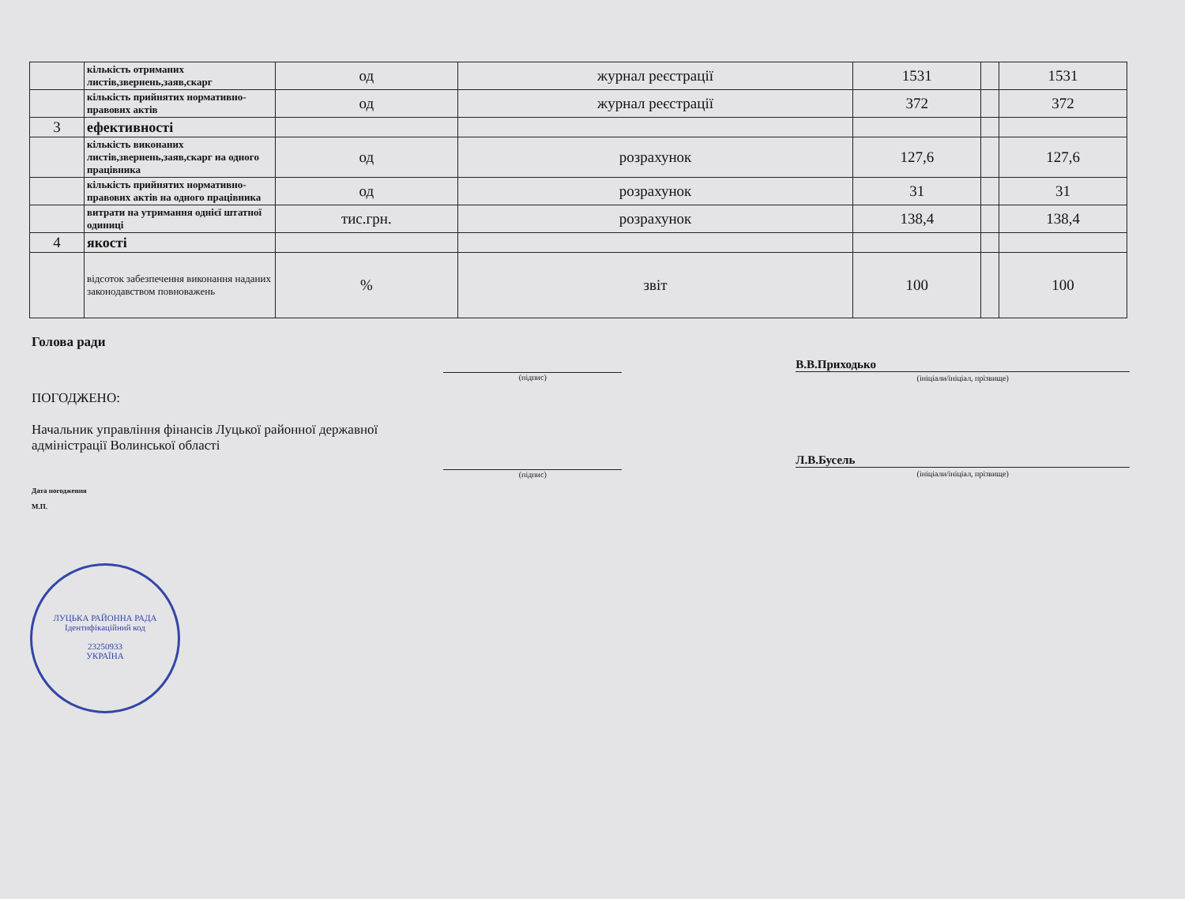| | кількість отриманих листів,звернень,заяв,скарг | од | журнал реєстрації | 1531 | | 1531 |
| | кількість прийнятих нормативно-правових актів | од | журнал реєстрації | 372 | | 372 |
| 3 | ефективності | | | | | |
| | кількість виконаних листів,звернень,заяв,скарг на одного працівника | од | розрахунок | 127,6 | | 127,6 |
| | кількість прийнятих нормативно-правових актів на одного працівника | од | розрахунок | 31 | | 31 |
| | витрати на утримання однієї штатної одиниці | тис.грн. | розрахунок | 138,4 | | 138,4 |
| 4 | якості | | | | | |
| | відсоток забезпечення виконання наданих законодавством повноважень | % | звіт | 100 | | 100 |
Голова ради
(підпис)
В.В.Приходько
(ініціали/ініціал, прізвище)
ПОГОДЖЕНО:
Начальник управління фінансів Луцької районної державної адміністрації Волинської області
(підпис)
Л.В.Бусель
(ініціали/ініціал, прізвище)
Дата погодження
М.П.
ЛУЦЬКА РАЙОННА РАДА
Ідентифікаційний код
23250933
УКРАЇНА